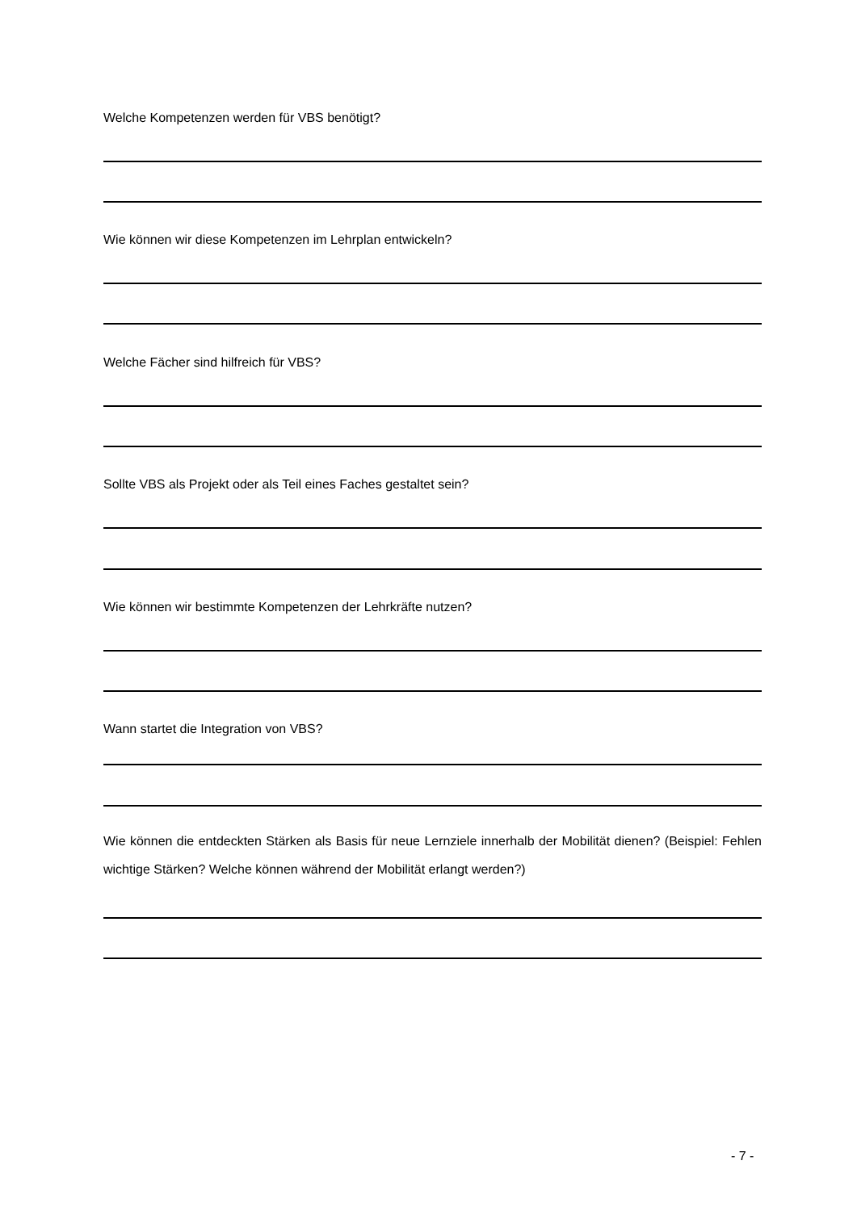Welche Kompetenzen werden für VBS benötigt?
Wie können wir diese Kompetenzen im Lehrplan entwickeln?
Welche Fächer sind hilfreich für VBS?
Sollte VBS als Projekt oder als Teil eines Faches gestaltet sein?
Wie können wir bestimmte Kompetenzen der Lehrkräfte nutzen?
Wann startet die Integration von VBS?
Wie können die entdeckten Stärken als Basis für neue Lernziele innerhalb der Mobilität dienen? (Beispiel: Fehlen wichtige Stärken? Welche können während der Mobilität erlangt werden?)
- 7 -